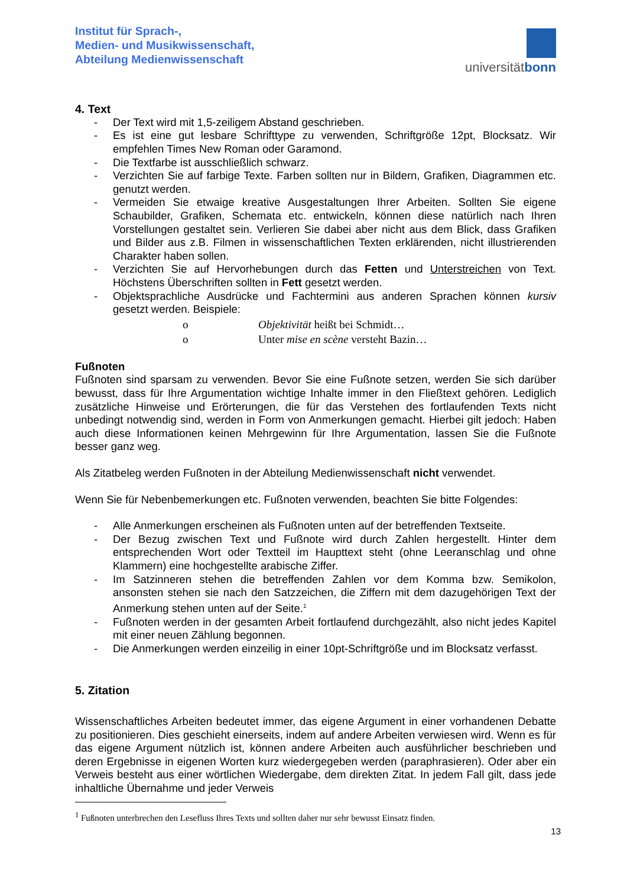Institut für Sprach-,
Medien- und Musikwissenschaft,
Abteilung Medienwissenschaft
universitätbonn
4. Text
- Der Text wird mit 1,5-zeiligem Abstand geschrieben.
- Es ist eine gut lesbare Schrifttype zu verwenden, Schriftgröße 12pt, Blocksatz. Wir empfehlen Times New Roman oder Garamond.
- Die Textfarbe ist ausschließlich schwarz.
- Verzichten Sie auf farbige Texte. Farben sollten nur in Bildern, Grafiken, Diagrammen etc. genutzt werden.
- Vermeiden Sie etwaige kreative Ausgestaltungen Ihrer Arbeiten. Sollten Sie eigene Schaubilder, Grafiken, Schemata etc. entwickeln, können diese natürlich nach Ihren Vorstellungen gestaltet sein. Verlieren Sie dabei aber nicht aus dem Blick, dass Grafiken und Bilder aus z.B. Filmen in wissenschaftlichen Texten erklärenden, nicht illustrierenden Charakter haben sollen.
- Verzichten Sie auf Hervorhebungen durch das Fetten und Unterstreichen von Text. Höchstens Überschriften sollten in Fett gesetzt werden.
- Objektsprachliche Ausdrücke und Fachtermini aus anderen Sprachen können kursiv gesetzt werden. Beispiele:
o Objektivität heißt bei Schmidt…
o Unter mise en scène versteht Bazin…
Fußnoten
Fußnoten sind sparsam zu verwenden. Bevor Sie eine Fußnote setzen, werden Sie sich darüber bewusst, dass für Ihre Argumentation wichtige Inhalte immer in den Fließtext gehören. Lediglich zusätzliche Hinweise und Erörterungen, die für das Verstehen des fortlaufenden Texts nicht unbedingt notwendig sind, werden in Form von Anmerkungen gemacht. Hierbei gilt jedoch: Haben auch diese Informationen keinen Mehrgewinn für Ihre Argumentation, lassen Sie die Fußnote besser ganz weg.
Als Zitatbeleg werden Fußnoten in der Abteilung Medienwissenschaft nicht verwendet.
Wenn Sie für Nebenbemerkungen etc. Fußnoten verwenden, beachten Sie bitte Folgendes:
- Alle Anmerkungen erscheinen als Fußnoten unten auf der betreffenden Textseite.
- Der Bezug zwischen Text und Fußnote wird durch Zahlen hergestellt. Hinter dem entsprechenden Wort oder Textteil im Haupttext steht (ohne Leeranschlag und ohne Klammern) eine hochgestellte arabische Ziffer.
- Im Satzinneren stehen die betreffenden Zahlen vor dem Komma bzw. Semikolon, ansonsten stehen sie nach den Satzzeichen, die Ziffern mit dem dazugehörigen Text der Anmerkung stehen unten auf der Seite.<sup>1</sup>
- Fußnoten werden in der gesamten Arbeit fortlaufend durchgezählt, also nicht jedes Kapitel mit einer neuen Zählung begonnen.
- Die Anmerkungen werden einzeilig in einer 10pt-Schriftgröße und im Blocksatz verfasst.
5. Zitation
Wissenschaftliches Arbeiten bedeutet immer, das eigene Argument in einer vorhandenen Debatte zu positionieren. Dies geschieht einerseits, indem auf andere Arbeiten verwiesen wird. Wenn es für das eigene Argument nützlich ist, können andere Arbeiten auch ausführlicher beschrieben und deren Ergebnisse in eigenen Worten kurz wiedergegeben werden (paraphrasieren). Oder aber ein Verweis besteht aus einer wörtlichen Wiedergabe, dem direkten Zitat. In jedem Fall gilt, dass jede inhaltliche Übernahme und jeder Verweis
<sup>1</sup> Fußnoten unterbrechen den Lesefluss Ihres Texts und sollten daher nur sehr bewusst Einsatz finden.
13